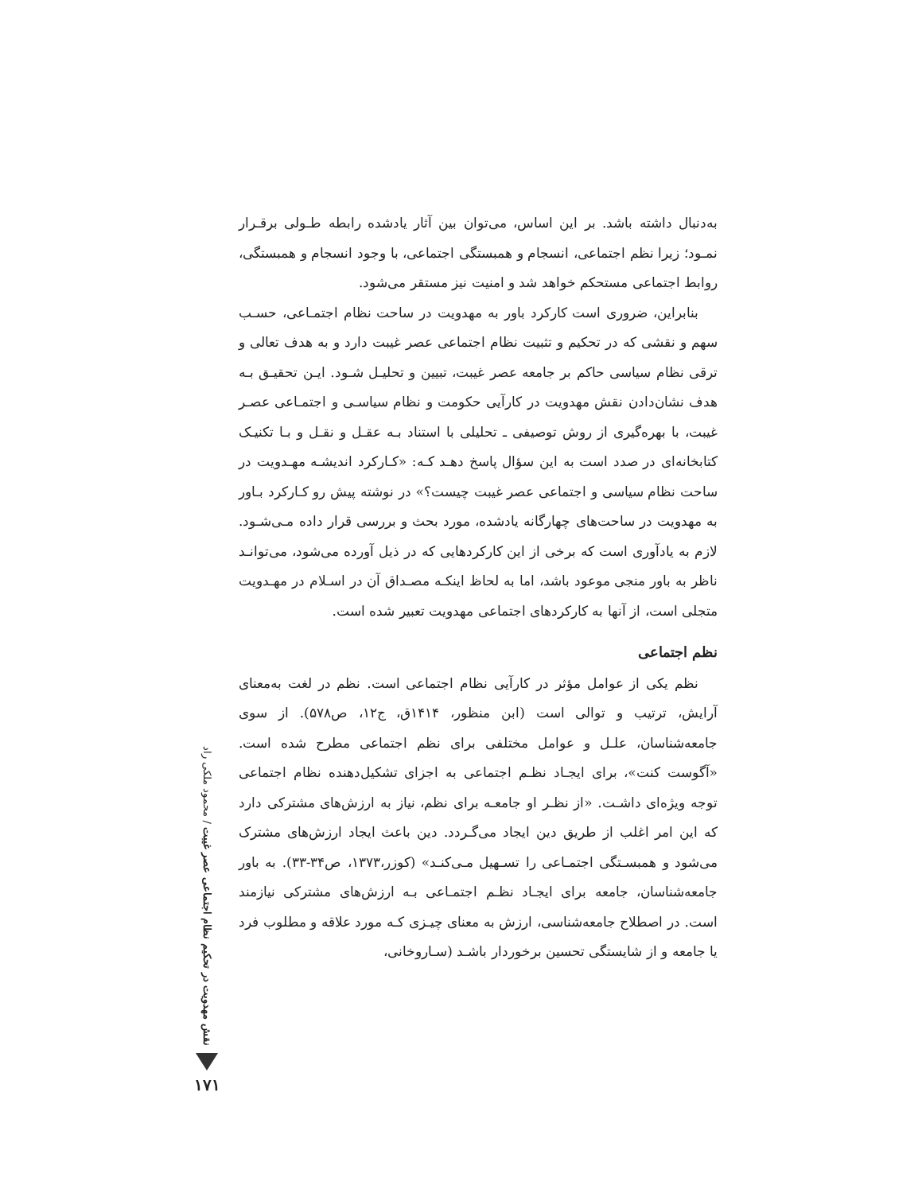به‌دنبال داشته باشد. بر این اساس، می‌توان بین آثار یادشده رابطه طـولی برقـرار نمـود؛ زیرا نظم اجتماعی، انسجام و همبستگی اجتماعی، با وجود انسجام و همبستگی، روابط اجتماعی مستحکم خواهد شد و امنیت نیز مستقر می‌شود.
بنابراین، ضروری است کارکرد باور به مهدویت در ساحت نظام اجتمـاعی، حسـب سهم و نقشی که در تحکیم و تثبیت نظام اجتماعی عصر غیبت دارد و به هدف تعالی و ترقی نظام سیاسی حاکم بر جامعه عصر غیبت، تبیین و تحلیـل شـود. ایـن تحقیـق بـه هدف نشان‌دادن نقش مهدویت در کارآیی حکومت و نظام سیاسـی و اجتمـاعی عصـر غیبت، با بهره‌گیری از روش توصیفی ـ تحلیلی با استناد بـه عقـل و نقـل و بـا تکنیـک کتابخانه‌ای در صدد است به این سؤال پاسخ دهـد کـه: «کـارکرد اندیشـه مهـدویت در ساحت نظام سیاسی و اجتماعی عصر غیبت چیست؟» در نوشته پیش رو کـارکرد بـاور به مهدویت در ساحت‌های چهارگانه یادشده، مورد بحث و بررسی قرار داده مـی‌شـود. لازم به یادآوری است که برخی از این کارکردهایی که در ذیل آورده می‌شود، می‌توانـد ناظر به باور منجی موعود باشد، اما به لحاظ اینکـه مصـداق آن در اسـلام در مهـدویت متجلی است، از آنها به کارکردهای اجتماعی مهدویت تعبیر شده است.
نظم اجتماعی
نظم یکی از عوامل مؤثر در کارآیی نظام اجتماعی است. نظم در لغت به‌معنای آرایش، ترتیب و توالی است (ابن منظور، ۱۴۱۴ق، ج۱۲، ص۵۷۸). از سوی جامعه‌شناسان، علـل و عوامل مختلفی برای نظم اجتماعی مطرح شده است. «آگوست کنت»، برای ایجـاد نظـم اجتماعی به اجزای تشکیل‌دهنده نظام اجتماعی توجه ویژه‌ای داشـت. «از نظـر او جامعـه برای نظم، نیاز به ارزش‌های مشترکی دارد که این امر اغلب از طریق دین ایجاد می‌گـردد. دین باعث ایجاد ارزش‌های مشترک می‌شود و همبسـتگی اجتمـاعی را تسـهیل مـی‌کنـد» (کوزر،۱۳۷۳، ص۳۴-۳۳). به باور جامعه‌شناسان، جامعه برای ایجـاد نظـم اجتمـاعی بـه ارزش‌های مشترکی نیازمند است. در اصطلاح جامعه‌شناسی، ارزش به معنای چیـزی کـه مورد علاقه و مطلوب فرد یا جامعه و از شایستگی تحسین برخوردار باشـد (سـاروخانی،
نقش مهدویت در تحکیم نظام اجتماعی عصر غیبت / محمود ملکی راد
۱۷۱